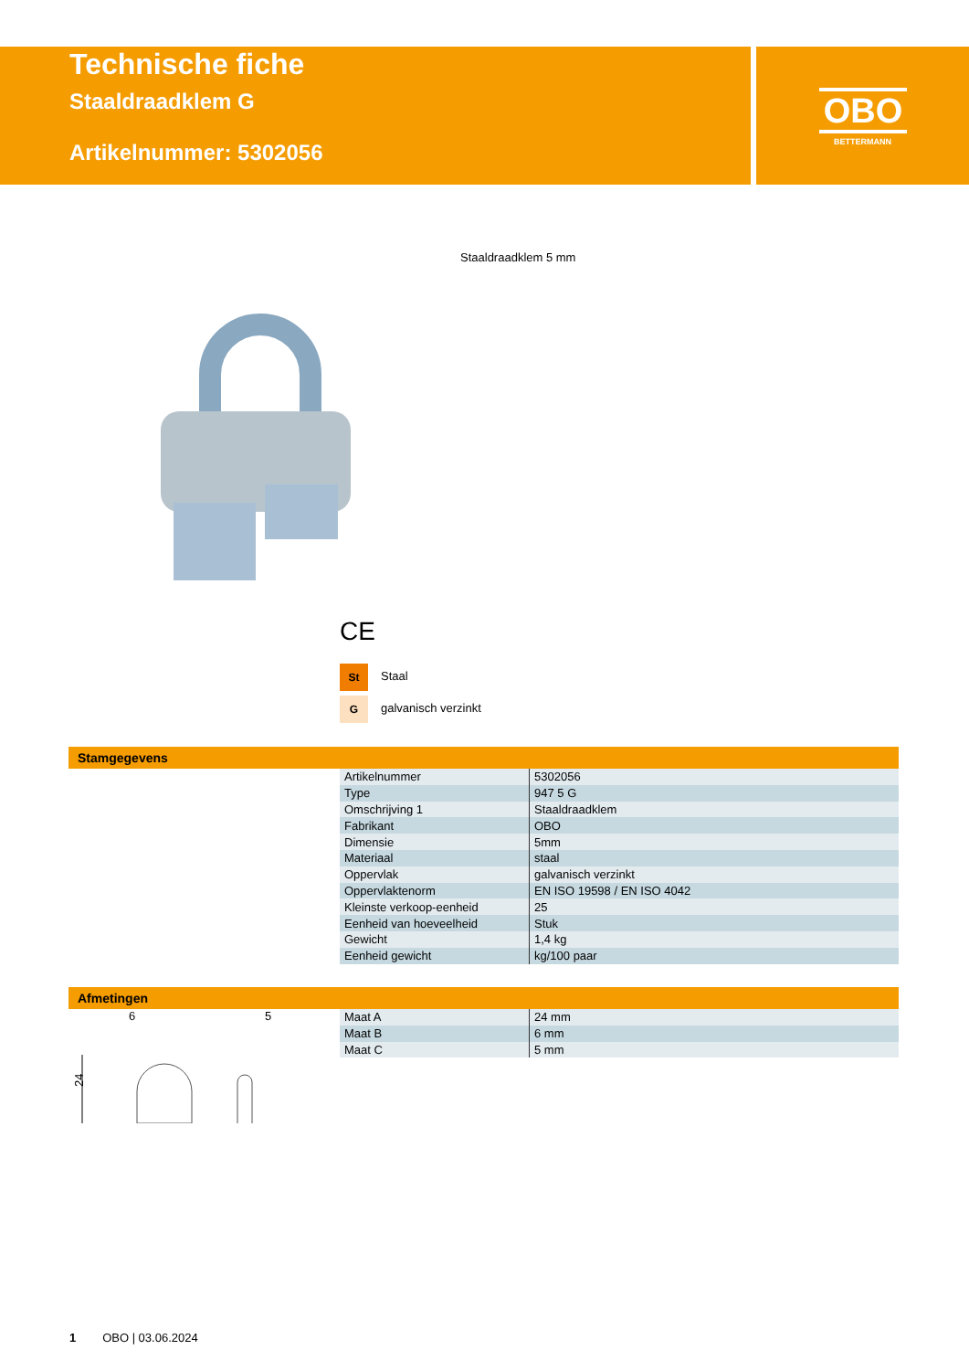OBO
BETTERMANN
Technische fiche
Staaldraadklem G
Artikelnummer: 5302056
Staaldraadklem 5 mm
CE
St Staal
Ggalvanisch verzinkt
Stamgegevens
| Artikelnummer | 5302056 |
| Type | 947 5 G |
| Omschrijving 1 | Staaldraadklem |
| Fabrikant | OBO |
| Dimensie | 5mm |
| Materiaal | staal |
| Oppervlak | galvanisch verzinkt |
| Oppervlaktenorm | EN ISO 19598 / EN ISO 4042 |
| Kleinste verkoop-eenheid | 25 |
| Eenheid van hoeveelheid | Stuk |
| Gewicht | 1,4 kg |
| Eenheid gewicht | kg/100 paar |
Afmetingen
6
5
24
| Maat A | 24 mm |
| Maat B | 6 mm |
| Maat C | 5 mm |
1 OBO | 03.06.2024